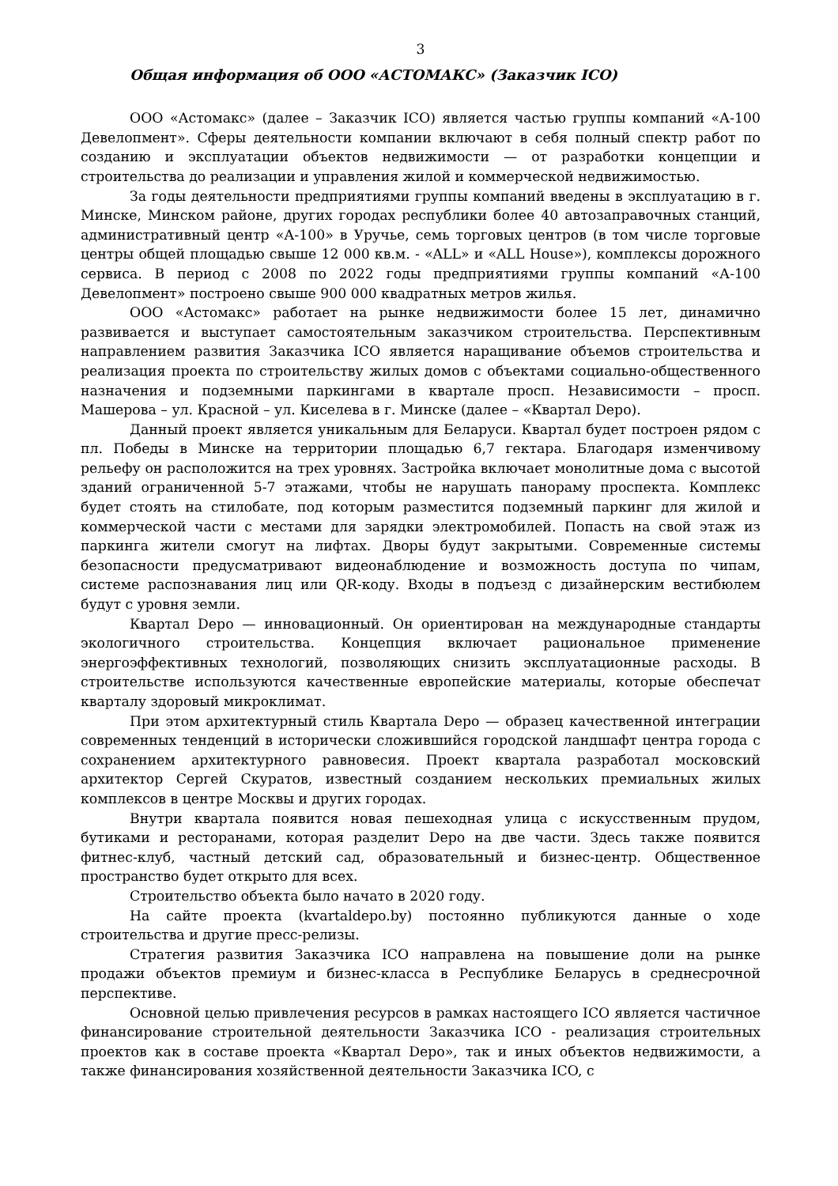3
Общая информация об ООО «АСТОМАКС» (Заказчик ICO)
ООО «Астомакс» (далее – Заказчик ICO) является частью группы компаний «А-100 Девелопмент». Сферы деятельности компании включают в себя полный спектр работ по созданию и эксплуатации объектов недвижимости — от разработки концепции и строительства до реализации и управления жилой и коммерческой недвижимостью.
За годы деятельности предприятиями группы компаний введены в эксплуатацию в г. Минске, Минском районе, других городах республики более 40 автозаправочных станций, административный центр «А-100» в Уручье, семь торговых центров (в том числе торговые центры общей площадью свыше 12 000 кв.м. - «ALL» и «ALL House»), комплексы дорожного сервиса. В период с 2008 по 2022 годы предприятиями группы компаний «А-100 Девелопмент» построено свыше 900 000 квадратных метров жилья.
ООО «Астомакс» работает на рынке недвижимости более 15 лет, динамично развивается и выступает самостоятельным заказчиком строительства. Перспективным направлением развития Заказчика ICO является наращивание объемов строительства и реализация проекта по строительству жилых домов с объектами социально-общественного назначения и подземными паркингами в квартале просп. Независимости – просп. Машерова – ул. Красной – ул. Киселева в г. Минске (далее – «Квартал Depo).
Данный проект является уникальным для Беларуси. Квартал будет построен рядом с пл. Победы в Минске на территории площадью 6,7 гектара. Благодаря изменчивому рельефу он расположится на трех уровнях. Застройка включает монолитные дома с высотой зданий ограниченной 5-7 этажами, чтобы не нарушать панораму проспекта. Комплекс будет стоять на стилобате, под которым разместится подземный паркинг для жилой и коммерческой части с местами для зарядки электромобилей. Попасть на свой этаж из паркинга жители смогут на лифтах. Дворы будут закрытыми. Современные системы безопасности предусматривают видеонаблюдение и возможность доступа по чипам, системе распознавания лиц или QR-коду. Входы в подъезд с дизайнерским вестибюлем будут с уровня земли.
Квартал Depo — инновационный. Он ориентирован на международные стандарты экологичного строительства. Концепция включает рациональное применение энергоэффективных технологий, позволяющих снизить эксплуатационные расходы. В строительстве используются качественные европейские материалы, которые обеспечат кварталу здоровый микроклимат.
При этом архитектурный стиль Квартала Depo — образец качественной интеграции современных тенденций в исторически сложившийся городской ландшафт центра города с сохранением архитектурного равновесия. Проект квартала разработал московский архитектор Сергей Скуратов, известный созданием нескольких премиальных жилых комплексов в центре Москвы и других городах.
Внутри квартала появится новая пешеходная улица с искусственным прудом, бутиками и ресторанами, которая разделит Depo на две части. Здесь также появится фитнес-клуб, частный детский сад, образовательный и бизнес-центр. Общественное пространство будет открыто для всех.
Строительство объекта было начато в 2020 году.
На сайте проекта (kvartaldepo.by) постоянно публикуются данные о ходе строительства и другие пресс-релизы.
Стратегия развития Заказчика ICO направлена на повышение доли на рынке продажи объектов премиум и бизнес-класса в Республике Беларусь в среднесрочной перспективе.
Основной целью привлечения ресурсов в рамках настоящего ICO является частичное финансирование строительной деятельности Заказчика ICO - реализация строительных проектов как в составе проекта «Квартал Depo», так и иных объектов недвижимости, а также финансирования хозяйственной деятельности Заказчика ICO, с